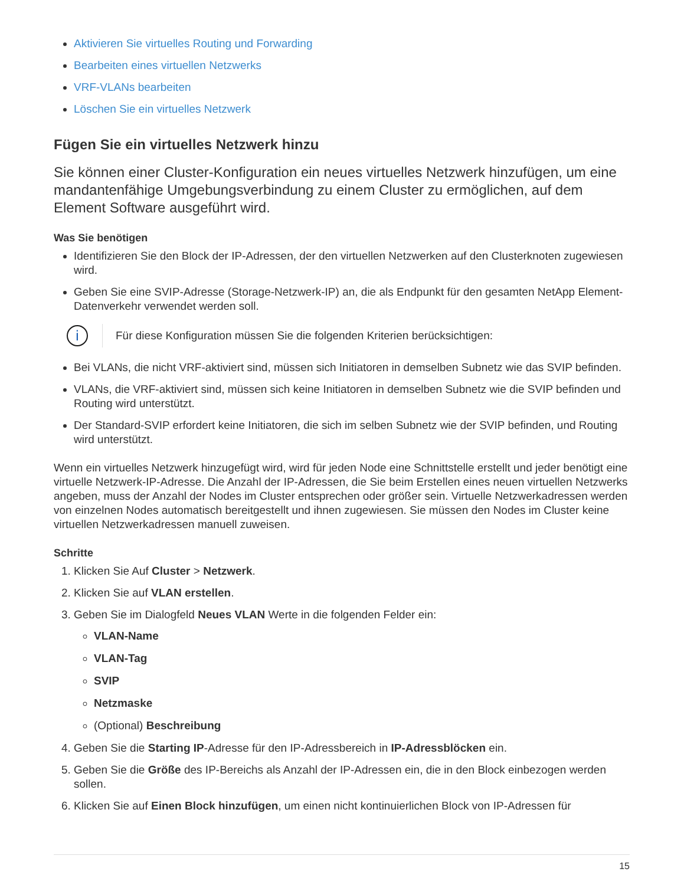Aktivieren Sie virtuelles Routing und Forwarding
Bearbeiten eines virtuellen Netzwerks
VRF-VLANs bearbeiten
Löschen Sie ein virtuelles Netzwerk
Fügen Sie ein virtuelles Netzwerk hinzu
Sie können einer Cluster-Konfiguration ein neues virtuelles Netzwerk hinzufügen, um eine mandantenfähige Umgebungsverbindung zu einem Cluster zu ermöglichen, auf dem Element Software ausgeführt wird.
Was Sie benötigen
Identifizieren Sie den Block der IP-Adressen, der den virtuellen Netzwerken auf den Clusterknoten zugewiesen wird.
Geben Sie eine SVIP-Adresse (Storage-Netzwerk-IP) an, die als Endpunkt für den gesamten NetApp Element-Datenverkehr verwendet werden soll.
i
Für diese Konfiguration müssen Sie die folgenden Kriterien berücksichtigen:
Bei VLANs, die nicht VRF-aktiviert sind, müssen sich Initiatoren in demselben Subnetz wie das SVIP befinden.
VLANs, die VRF-aktiviert sind, müssen sich keine Initiatoren in demselben Subnetz wie die SVIP befinden und Routing wird unterstützt.
Der Standard-SVIP erfordert keine Initiatoren, die sich im selben Subnetz wie der SVIP befinden, und Routing wird unterstützt.
Wenn ein virtuelles Netzwerk hinzugefügt wird, wird für jeden Node eine Schnittstelle erstellt und jeder benötigt eine virtuelle Netzwerk-IP-Adresse. Die Anzahl der IP-Adressen, die Sie beim Erstellen eines neuen virtuellen Netzwerks angeben, muss der Anzahl der Nodes im Cluster entsprechen oder größer sein. Virtuelle Netzwerkadressen werden von einzelnen Nodes automatisch bereitgestellt und ihnen zugewiesen. Sie müssen den Nodes im Cluster keine virtuellen Netzwerkadressen manuell zuweisen.
Schritte
1. Klicken Sie Auf Cluster > Netzwerk.
2. Klicken Sie auf VLAN erstellen.
3. Geben Sie im Dialogfeld Neues VLAN Werte in die folgenden Felder ein:
VLAN-Name
VLAN-Tag
SVIP
Netzmaske
(Optional) Beschreibung
4. Geben Sie die Starting IP-Adresse für den IP-Adressbereich in IP-Adressblöcken ein.
5. Geben Sie die Größe des IP-Bereichs als Anzahl der IP-Adressen ein, die in den Block einbezogen werden sollen.
6. Klicken Sie auf Einen Block hinzufügen, um einen nicht kontinuierlichen Block von IP-Adressen für
15